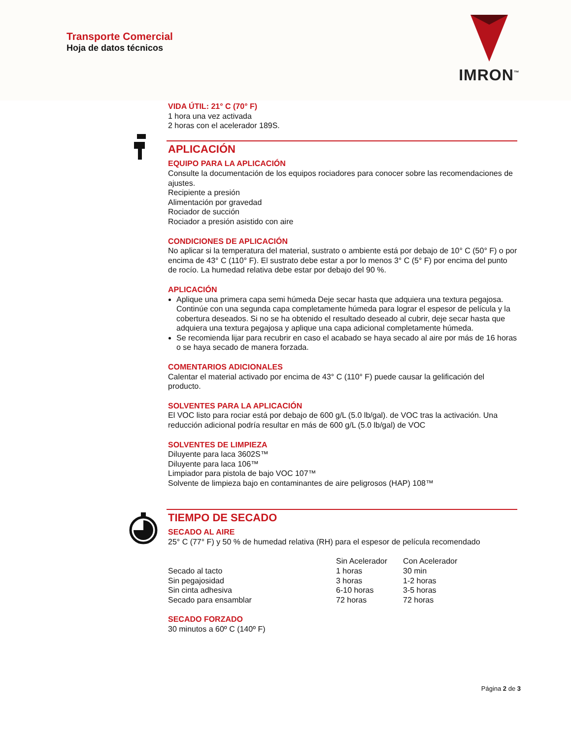Transporte Comercial
Hoja de datos técnicos
IMRON<sup>™</sup>
VIDA ÚTIL: 21° C (70° F)
1 hora una vez activada
2 horas con el acelerador 189S.
APLICACIÓN
EQUIPO PARA LA APLICACIÓN
Consulte la documentación de los equipos rociadores para conocer sobre las recomendaciones de ajustes.
Recipiente a presión
Alimentación por gravedad
Rociador de succión
Rociador a presión asistido con aire
CONDICIONES DE APLICACIÓN
No aplicar si la temperatura del material, sustrato o ambiente está por debajo de 10° C (50° F) o por encima de 43° C (110° F). El sustrato debe estar a por lo menos 3° C (5° F) por encima del punto de rocío. La humedad relativa debe estar por debajo del 90 %.
APLICACIÓN
Aplique una primera capa semi húmeda Deje secar hasta que adquiera una textura pegajosa. Continúe con una segunda capa completamente húmeda para lograr el espesor de película y la cobertura deseados. Si no se ha obtenido el resultado deseado al cubrir, deje secar hasta que adquiera una textura pegajosa y aplique una capa adicional completamente húmeda.
Se recomienda lijar para recubrir en caso el acabado se haya secado al aire por más de 16 horas o se haya secado de manera forzada.
COMENTARIOS ADICIONALES
Calentar el material activado por encima de 43° C (110° F) puede causar la gelificación del producto.
SOLVENTES PARA LA APLICACIÓN
El VOC listo para rociar está por debajo de 600 g/L (5.0 lb/gal). de VOC tras la activación. Una reducción adicional podría resultar en más de 600 g/L (5.0 lb/gal) de VOC
SOLVENTES DE LIMPIEZA
Diluyente para laca 3602S™
Diluyente para laca 106™
Limpiador para pistola de bajo VOC 107™
Solvente de limpieza bajo en contaminantes de aire peligrosos (HAP) 108™
TIEMPO DE SECADO
SECADO AL AIRE
25° C (77° F) y 50 % de humedad relativa (RH) para el espesor de película recomendado
| | Sin Acelerador | Con Acelerador |
| --- | --- | --- |
| Secado al tacto | 1 horas | 30 min |
| Sin pegajosidad | 3 horas | 1-2 horas |
| Sin cinta adhesiva | 6-10 horas | 3-5 horas |
| Secado para ensamblar | 72 horas | 72 horas |
SECADO FORZADO
30 minutos a 60º C (140º F)
Página 2 de 3